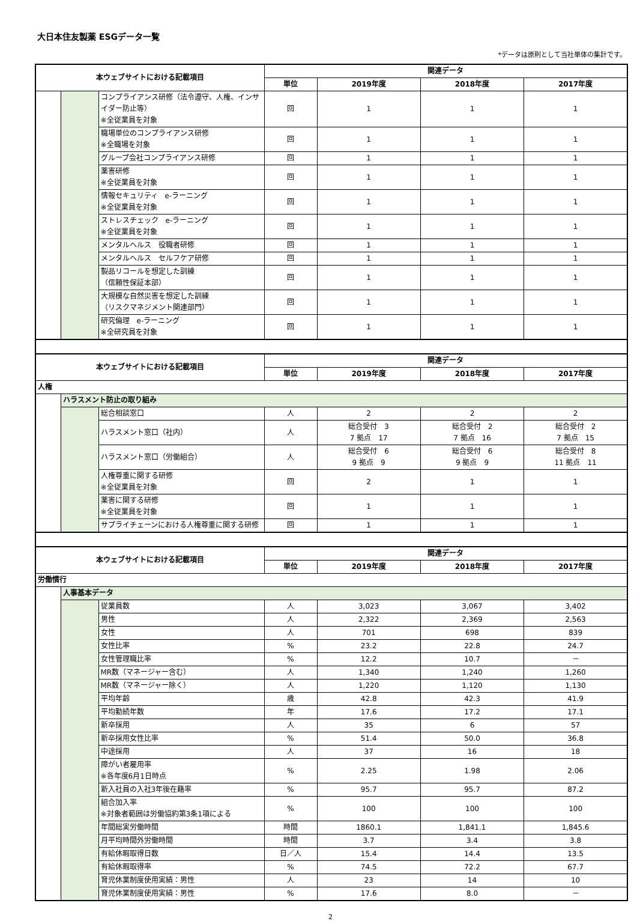大日本住友製薬 ESGデータ一覧
*データは原則として当社単体の集計です。
| 本ウェブサイトにおける記載項目 | | | 関連データ | | | |
| --- | --- | --- | --- | --- | --- | --- |
| | | | 単位 | 2019年度 | 2018年度 | 2017年度 |
| | | コンプライアンス研修（法令遵守、人権、インサイダー防止等） ※全従業員を対象 | 回 | 1 | 1 | 1 |
| | | 職場単位のコンプライアンス研修 ※全職場を対象 | 回 | 1 | 1 | 1 |
| | | グループ会社コンプライアンス研修 | 回 | 1 | 1 | 1 |
| | | 薬害研修 ※全従業員を対象 | 回 | 1 | 1 | 1 |
| | | 情報セキュリティ e-ラーニング ※全従業員を対象 | 回 | 1 | 1 | 1 |
| | | ストレスチェック e-ラーニング ※全従業員を対象 | 回 | 1 | 1 | 1 |
| | | メンタルヘルス 役職者研修 | 回 | 1 | 1 | 1 |
| | | メンタルヘルス セルフケア研修 | 回 | 1 | 1 | 1 |
| | | 製品リコールを想定した訓練 （信頼性保証本部） | 回 | 1 | 1 | 1 |
| | | 大規模な自然災害を想定した訓練 （リスクマネジメント関連部門） | 回 | 1 | 1 | 1 |
| | | 研究倫理 e-ラーニング ※全研究員を対象 | 回 | 1 | 1 | 1 |
| 本ウェブサイトにおける記載項目 | | | 関連データ | | | |
| --- | --- | --- | --- | --- | --- | --- |
| | | | 単位 | 2019年度 | 2018年度 | 2017年度 |
| 人権 | | | | | | |
| | ハラスメント防止の取り組み | | | | | |
| | | 総合相談窓口 | 人 | 2 | 2 | 2 |
| | | ハラスメント窓口（社内） | 人 | 総合受付 3 7 拠点 17 | 総合受付 2 7 拠点 16 | 総合受付 2 7 拠点 15 |
| | | ハラスメント窓口（労働組合） | 人 | 総合受付 6 9 拠点 9 | 総合受付 6 9 拠点 9 | 総合受付 8 11 拠点 11 |
| | | 人権尊重に関する研修 ※全従業員を対象 | 回 | 2 | 1 | 1 |
| | | 薬害に関する研修 ※全従業員を対象 | 回 | 1 | 1 | 1 |
| | | サプライチェーンにおける人権尊重に関する研修 | 回 | 1 | 1 | 1 |
| 本ウェブサイトにおける記載項目 | | | 関連データ | | | |
| --- | --- | --- | --- | --- | --- | --- |
| | | | 単位 | 2019年度 | 2018年度 | 2017年度 |
| 労働慣行 | | | | | | |
| | 人事基本データ | | | | | |
| | | 従業員数 | 人 | 3,023 | 3,067 | 3,402 |
| | | 男性 | 人 | 2,322 | 2,369 | 2,563 |
| | | 女性 | 人 | 701 | 698 | 839 |
| | | 女性比率 | % | 23.2 | 22.8 | 24.7 |
| | | 女性管理職比率 | % | 12.2 | 10.7 | － |
| | | MR数（マネージャー含む） | 人 | 1,340 | 1,240 | 1,260 |
| | | MR数（マネージャー除く） | 人 | 1,220 | 1,120 | 1,130 |
| | | 平均年齢 | 歳 | 42.8 | 42.3 | 41.9 |
| | | 平均勤続年数 | 年 | 17.6 | 17.2 | 17.1 |
| | | 新卒採用 | 人 | 35 | 6 | 57 |
| | | 新卒採用女性比率 | % | 51.4 | 50.0 | 36.8 |
| | | 中途採用 | 人 | 37 | 16 | 18 |
| | | 障がい者雇用率 ※各年度6月1日時点 | % | 2.25 | 1.98 | 2.06 |
| | | 新入社員の入社3年後在籍率 | % | 95.7 | 95.7 | 87.2 |
| | | 組合加入率 ※対象者範囲は労働協約第3条1項による | % | 100 | 100 | 100 |
| | | 年間総実労働時間 | 時間 | 1860.1 | 1,841.1 | 1,845.6 |
| | | 月平均時間外労働時間 | 時間 | 3.7 | 3.4 | 3.8 |
| | | 有給休暇取得日数 | 日／人 | 15.4 | 14.4 | 13.5 |
| | | 有給休暇取得率 | % | 74.5 | 72.2 | 67.7 |
| | | 育児休業制度使用実績：男性 | 人 | 23 | 14 | 10 |
| | | 育児休業制度使用実績：男性 | % | 17.6 | 8.0 | － |
2